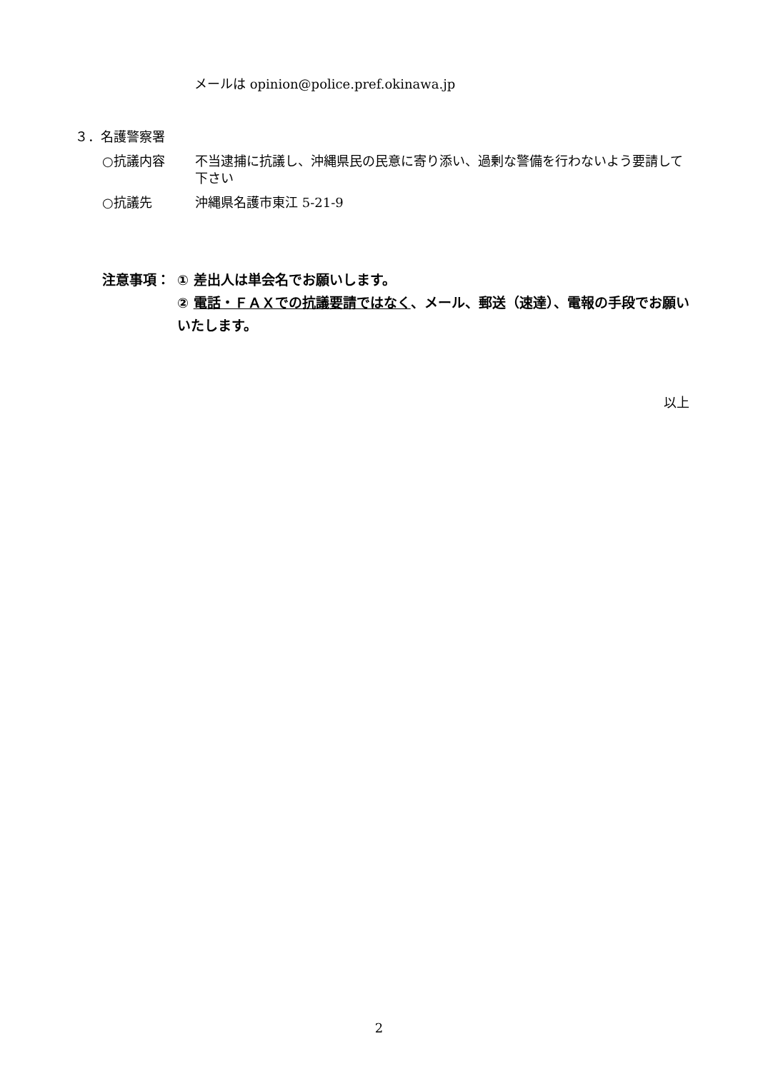メールは opinion@police.pref.okinawa.jp
３．名護警察署
○抗議内容 不当逮捕に抗議し、沖縄県民の民意に寄り添い、過剰な警備を行わないよう要請して下さい
○抗議先 沖縄県名護市東江 5-21-9
注意事項： ① 差出人は単会名でお願いします。
② 電話・ＦＡＸでの抗議要請ではなく、メール、郵送（速達）、電報の手段でお願いいたします。
以上
2